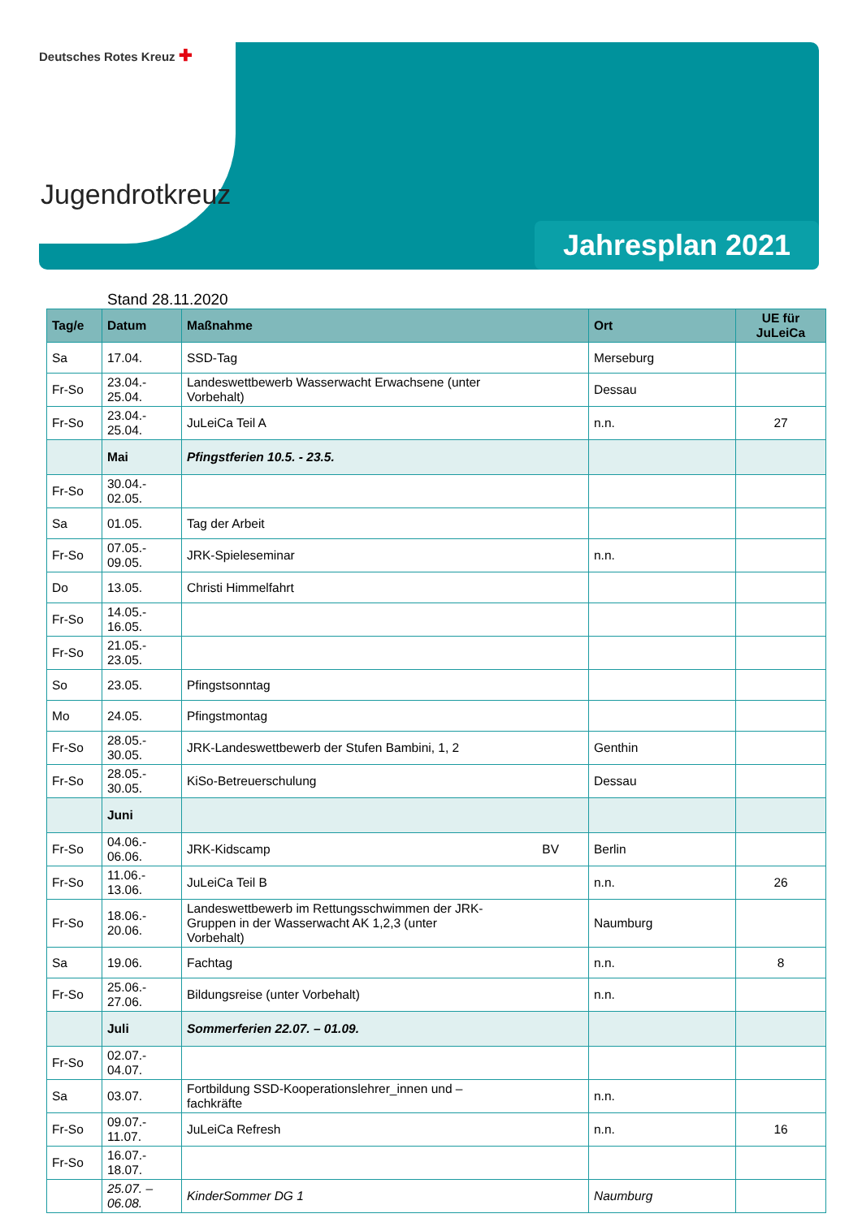Deutsches Rotes Kreuz ✚
Jugendrotkreuz
Jahresplan 2021
Stand 28.11.2020
| Tag/e | Datum | Maßnahme | Ort | UE für JuLeiCa |
| --- | --- | --- | --- | --- |
| Sa | 17.04. | SSD-Tag | Merseburg | |
| Fr-So | 23.04.- 25.04. | Landeswettbewerb Wasserwacht Erwachsene (unter Vorbehalt) | Dessau | |
| Fr-So | 23.04.- 25.04. | JuLeiCa Teil A | n.n. | 27 |
| | Mai | Pfingstferien 10.5. - 23.5. | | |
| Fr-So | 30.04.- 02.05. | | | |
| Sa | 01.05. | Tag der Arbeit | | |
| Fr-So | 07.05.- 09.05. | JRK-Spieleseminar | n.n. | |
| Do | 13.05. | Christi Himmelfahrt | | |
| Fr-So | 14.05.- 16.05. | | | |
| Fr-So | 21.05.- 23.05. | | | |
| So | 23.05. | Pfingstsonntag | | |
| Mo | 24.05. | Pfingstmontag | | |
| Fr-So | 28.05.- 30.05. | JRK-Landeswettbewerb der Stufen Bambini, 1, 2 | Genthin | |
| Fr-So | 28.05.- 30.05. | KiSo-Betreuerschulung | Dessau | |
| | Juni | | | |
| Fr-So | 04.06.- 06.06. | JRK-Kidscamp BV | Berlin | |
| Fr-So | 11.06.- 13.06. | JuLeiCa Teil B | n.n. | 26 |
| Fr-So | 18.06.- 20.06. | Landeswettbewerb im Rettungsschwimmen der JRK- Gruppen in der Wasserwacht AK 1,2,3 (unter Vorbehalt) | Naumburg | |
| Sa | 19.06. | Fachtag | n.n. | 8 |
| Fr-So | 25.06.- 27.06. | Bildungsreise (unter Vorbehalt) | n.n. | |
| | Juli | Sommerferien 22.07. – 01.09. | | |
| Fr-So | 02.07.- 04.07. | | | |
| Sa | 03.07. | Fortbildung SSD-Kooperationslehrer_innen und – fachkräfte | n.n. | |
| Fr-So | 09.07.- 11.07. | JuLeiCa Refresh | n.n. | 16 |
| Fr-So | 16.07.- 18.07. | | | |
| | 25.07. – 06.08. | KinderSommer DG 1 | Naumburg | |